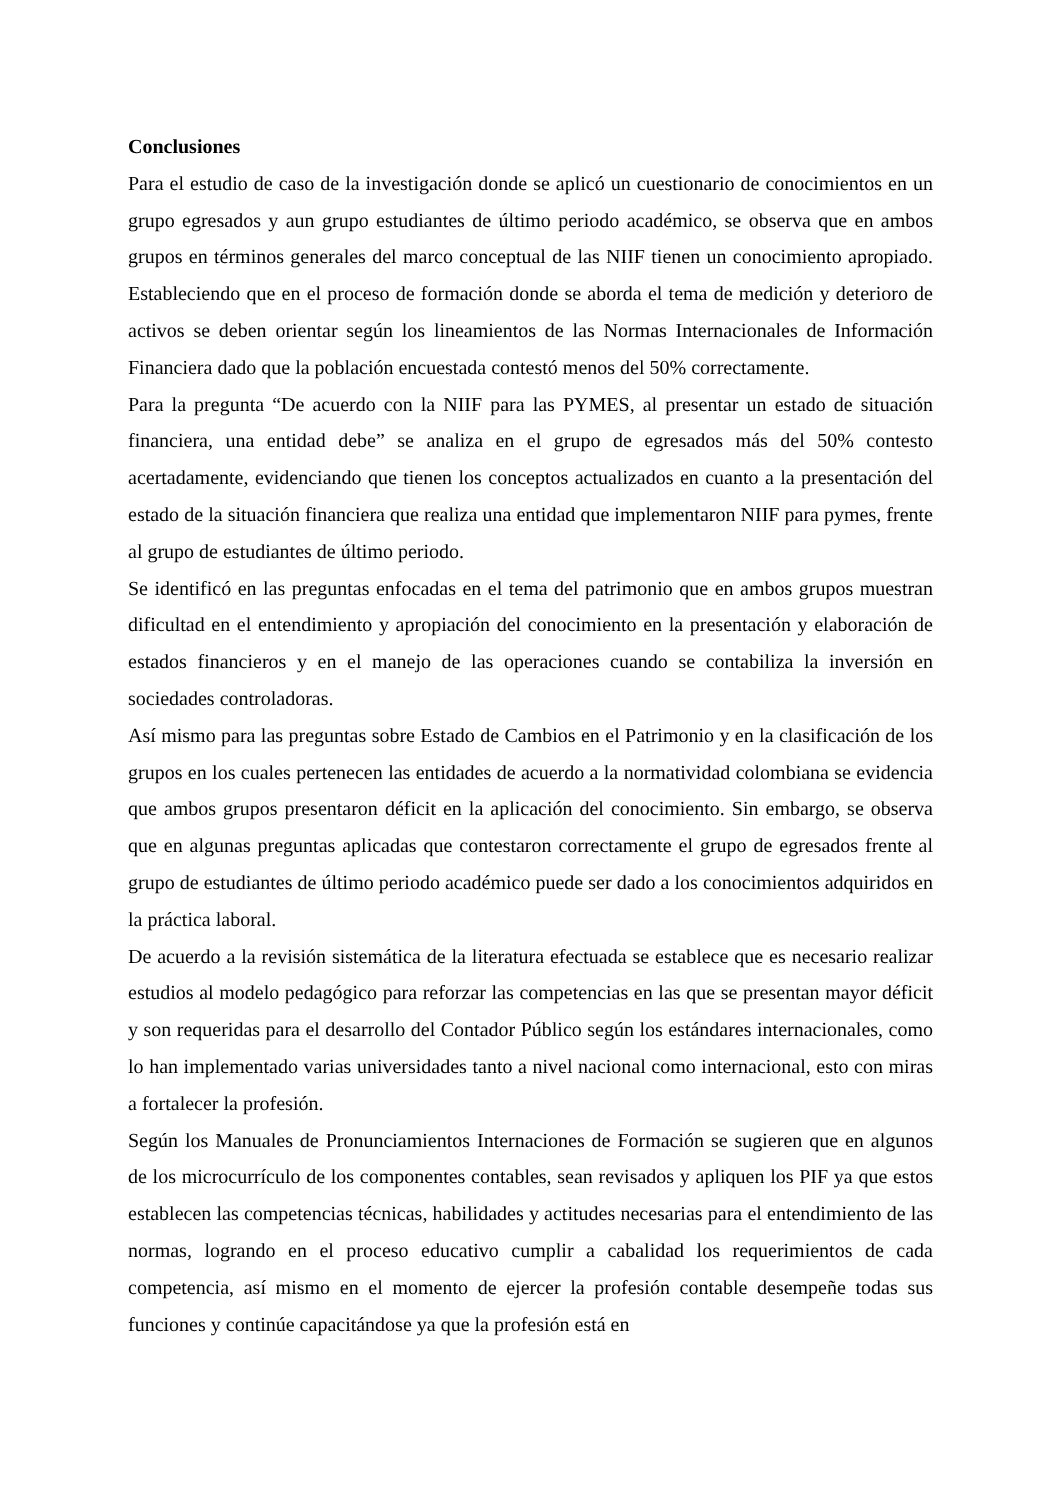Conclusiones
Para el estudio de caso de la investigación donde se aplicó un cuestionario de conocimientos en un grupo egresados y aun grupo estudiantes de último periodo académico, se observa que en ambos grupos en términos generales del marco conceptual de las NIIF tienen un conocimiento apropiado. Estableciendo que en el proceso de formación donde se aborda el tema de medición y deterioro de activos se deben orientar según los lineamientos de las Normas Internacionales de Información Financiera dado que la población encuestada contestó menos del 50% correctamente.
Para la pregunta “De acuerdo con la NIIF para las PYMES, al presentar un estado de situación financiera, una entidad debe” se analiza en el grupo de egresados más del 50% contesto acertadamente, evidenciando que tienen los conceptos actualizados en cuanto a la presentación del estado de la situación financiera que realiza una entidad que implementaron NIIF para pymes, frente al grupo de estudiantes de último periodo.
Se identificó en las preguntas enfocadas en el tema del patrimonio que en ambos grupos muestran dificultad en el entendimiento y apropiación del conocimiento en la presentación y elaboración de estados financieros y en el manejo de las operaciones cuando se contabiliza la inversión en sociedades controladoras.
Así mismo para las preguntas sobre Estado de Cambios en el Patrimonio y en la clasificación de los grupos en los cuales pertenecen las entidades de acuerdo a la normatividad colombiana se evidencia que ambos grupos presentaron déficit en la aplicación del conocimiento. Sin embargo, se observa que en algunas preguntas aplicadas que contestaron correctamente el grupo de egresados frente al grupo de estudiantes de último periodo académico puede ser dado a los conocimientos adquiridos en la práctica laboral.
De acuerdo a la revisión sistemática de la literatura efectuada se establece que es necesario realizar estudios al modelo pedagógico para reforzar las competencias en las que se presentan mayor déficit y son requeridas para el desarrollo del Contador Público según los estándares internacionales, como lo han implementado varias universidades tanto a nivel nacional como internacional, esto con miras a fortalecer la profesión.
Según los Manuales de Pronunciamientos Internaciones de Formación se sugieren que en algunos de los microcurrículo de los componentes contables, sean revisados y apliquen los PIF ya que estos establecen las competencias técnicas, habilidades y actitudes necesarias para el entendimiento de las normas, logrando en el proceso educativo cumplir a cabalidad los requerimientos de cada competencia, así mismo en el momento de ejercer la profesión contable desempeñe todas sus funciones y continúe capacitándose ya que la profesión está en